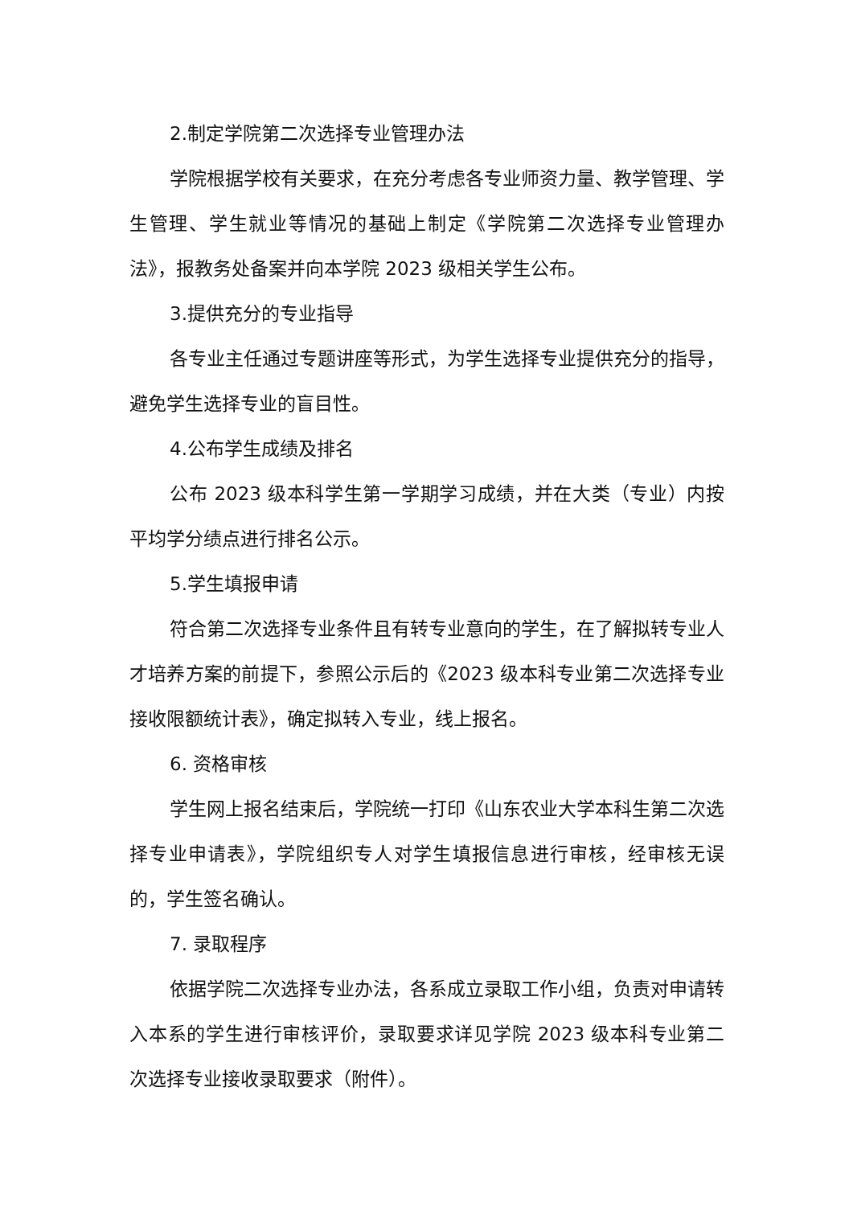2.制定学院第二次选择专业管理办法
学院根据学校有关要求，在充分考虑各专业师资力量、教学管理、学生管理、学生就业等情况的基础上制定《学院第二次选择专业管理办法》，报教务处备案并向本学院 2023 级相关学生公布。
3.提供充分的专业指导
各专业主任通过专题讲座等形式，为学生选择专业提供充分的指导，避免学生选择专业的盲目性。
4.公布学生成绩及排名
公布 2023 级本科学生第一学期学习成绩，并在大类（专业）内按平均学分绩点进行排名公示。
5.学生填报申请
符合第二次选择专业条件且有转专业意向的学生，在了解拟转专业人才培养方案的前提下，参照公示后的《2023 级本科专业第二次选择专业接收限额统计表》，确定拟转入专业，线上报名。
6. 资格审核
学生网上报名结束后，学院统一打印《山东农业大学本科生第二次选择专业申请表》，学院组织专人对学生填报信息进行审核，经审核无误的，学生签名确认。
7. 录取程序
依据学院二次选择专业办法，各系成立录取工作小组，负责对申请转入本系的学生进行审核评价，录取要求详见学院 2023 级本科专业第二次选择专业接收录取要求（附件）。